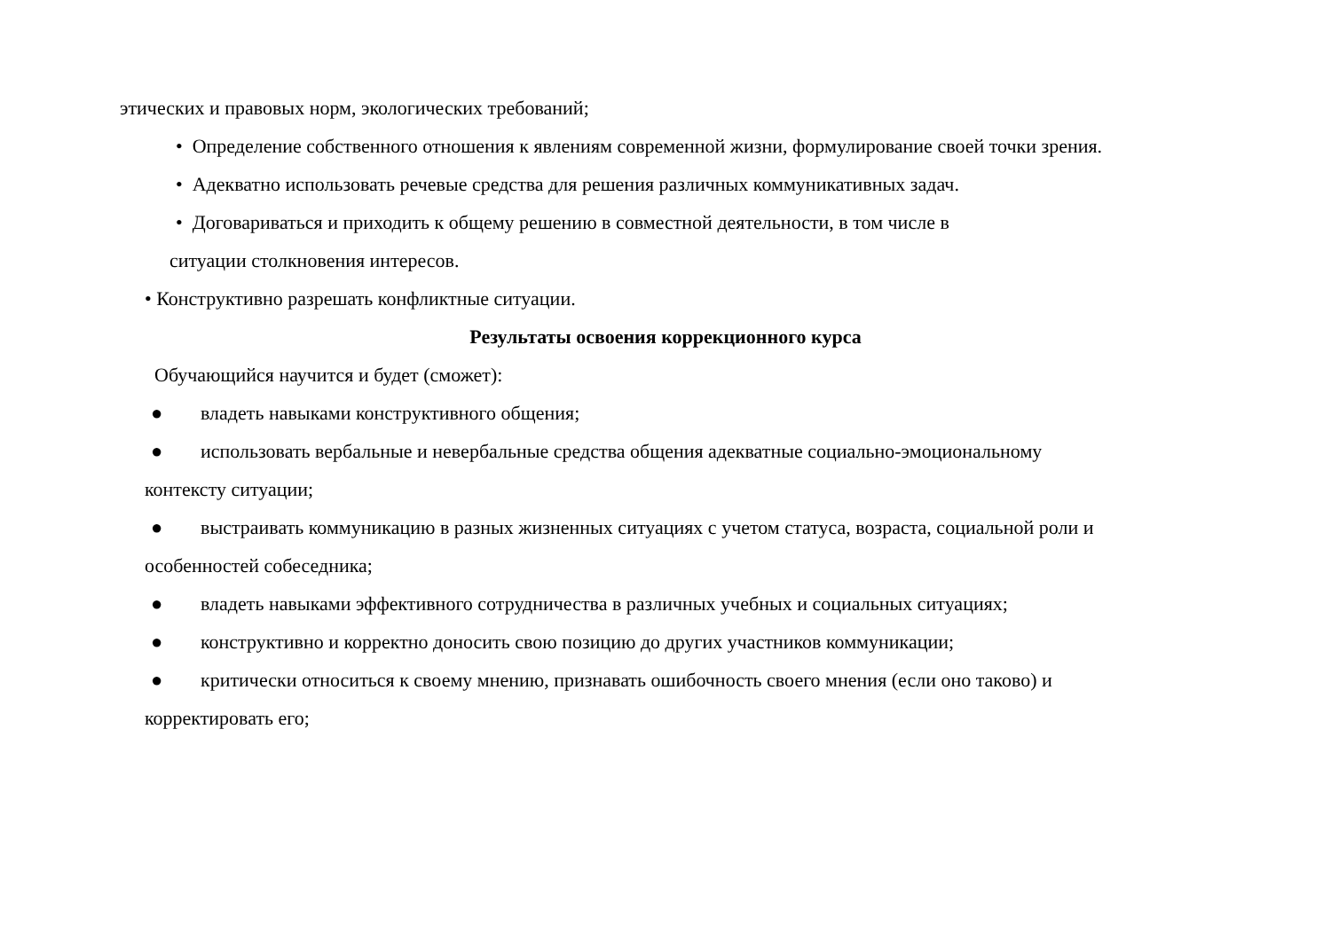этических и правовых норм, экологических требований;
• Определение собственного отношения к явлениям современной жизни, формулирование своей точки зрения.
• Адекватно использовать речевые средства для решения различных коммуникативных задач.
• Договариваться и приходить к общему решению в совместной деятельности, в том числе в
ситуации столкновения интересов.
• Конструктивно разрешать конфликтные ситуации.
Результаты освоения коррекционного курса
Обучающийся научится и будет (сможет):
● владеть навыками конструктивного общения;
● использовать вербальные и невербальные средства общения адекватные социально-эмоциональному
контексту ситуации;
● выстраивать коммуникацию в разных жизненных ситуациях с учетом статуса, возраста, социальной роли и
особенностей собеседника;
● владеть навыками эффективного сотрудничества в различных учебных и социальных ситуациях;
● конструктивно и корректно доносить свою позицию до других участников коммуникации;
● критически относиться к своему мнению, признавать ошибочность своего мнения (если оно таково) и
корректировать его;